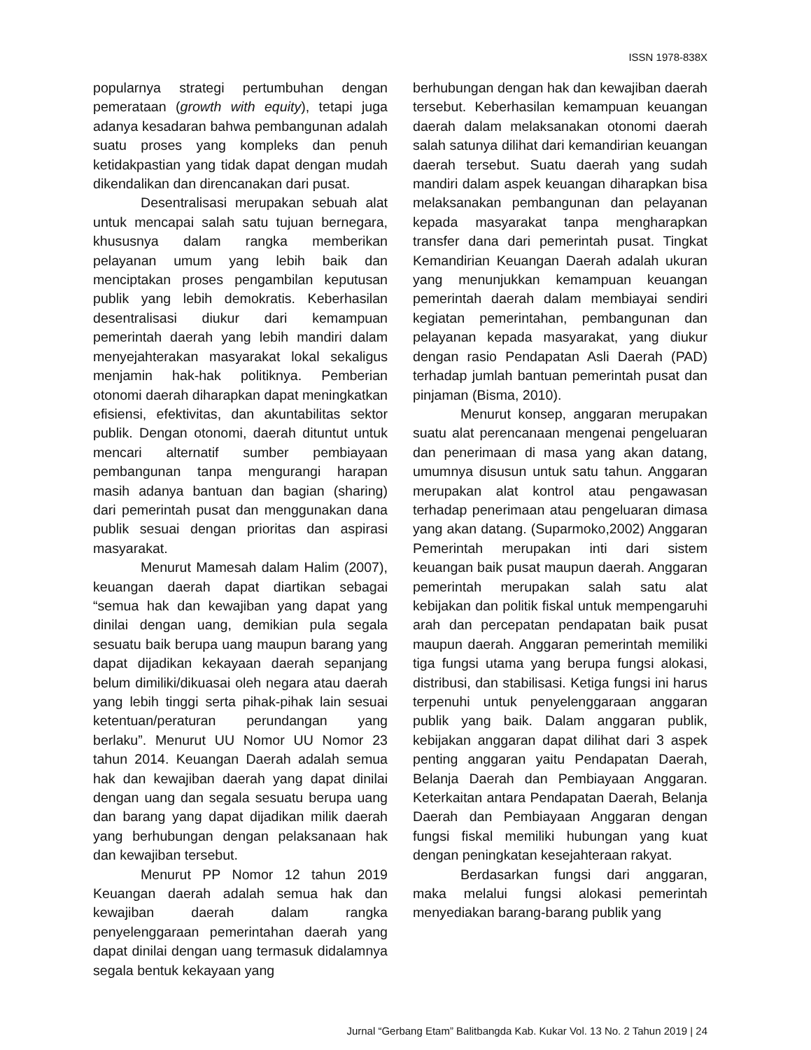ISSN 1978-838X
popularnya strategi pertumbuhan dengan pemerataan (growth with equity), tetapi juga adanya kesadaran bahwa pembangunan adalah suatu proses yang kompleks dan penuh ketidakpastian yang tidak dapat dengan mudah dikendalikan dan direncanakan dari pusat.
Desentralisasi merupakan sebuah alat untuk mencapai salah satu tujuan bernegara, khususnya dalam rangka memberikan pelayanan umum yang lebih baik dan menciptakan proses pengambilan keputusan publik yang lebih demokratis. Keberhasilan desentralisasi diukur dari kemampuan pemerintah daerah yang lebih mandiri dalam menyejahterakan masyarakat lokal sekaligus menjamin hak-hak politiknya. Pemberian otonomi daerah diharapkan dapat meningkatkan efisiensi, efektivitas, dan akuntabilitas sektor publik. Dengan otonomi, daerah dituntut untuk mencari alternatif sumber pembiayaan pembangunan tanpa mengurangi harapan masih adanya bantuan dan bagian (sharing) dari pemerintah pusat dan menggunakan dana publik sesuai dengan prioritas dan aspirasi masyarakat.
Menurut Mamesah dalam Halim (2007), keuangan daerah dapat diartikan sebagai “semua hak dan kewajiban yang dapat yang dinilai dengan uang, demikian pula segala sesuatu baik berupa uang maupun barang yang dapat dijadikan kekayaan daerah sepanjang belum dimiliki/dikuasai oleh negara atau daerah yang lebih tinggi serta pihak-pihak lain sesuai ketentuan/peraturan perundangan yang berlaku”. Menurut UU Nomor UU Nomor 23 tahun 2014. Keuangan Daerah adalah semua hak dan kewajiban daerah yang dapat dinilai dengan uang dan segala sesuatu berupa uang dan barang yang dapat dijadikan milik daerah yang berhubungan dengan pelaksanaan hak dan kewajiban tersebut.
Menurut PP Nomor 12 tahun 2019 Keuangan daerah adalah semua hak dan kewajiban daerah dalam rangka penyelenggaraan pemerintahan daerah yang dapat dinilai dengan uang termasuk didalamnya segala bentuk kekayaan yang
berhubungan dengan hak dan kewajiban daerah tersebut. Keberhasilan kemampuan keuangan daerah dalam melaksanakan otonomi daerah salah satunya dilihat dari kemandirian keuangan daerah tersebut. Suatu daerah yang sudah mandiri dalam aspek keuangan diharapkan bisa melaksanakan pembangunan dan pelayanan kepada masyarakat tanpa mengharapkan transfer dana dari pemerintah pusat. Tingkat Kemandirian Keuangan Daerah adalah ukuran yang menunjukkan kemampuan keuangan pemerintah daerah dalam membiayai sendiri kegiatan pemerintahan, pembangunan dan pelayanan kepada masyarakat, yang diukur dengan rasio Pendapatan Asli Daerah (PAD) terhadap jumlah bantuan pemerintah pusat dan pinjaman (Bisma, 2010).
Menurut konsep, anggaran merupakan suatu alat perencanaan mengenai pengeluaran dan penerimaan di masa yang akan datang, umumnya disusun untuk satu tahun. Anggaran merupakan alat kontrol atau pengawasan terhadap penerimaan atau pengeluaran dimasa yang akan datang. (Suparmoko,2002) Anggaran Pemerintah merupakan inti dari sistem keuangan baik pusat maupun daerah. Anggaran pemerintah merupakan salah satu alat kebijakan dan politik fiskal untuk mempengaruhi arah dan percepatan pendapatan baik pusat maupun daerah. Anggaran pemerintah memiliki tiga fungsi utama yang berupa fungsi alokasi, distribusi, dan stabilisasi. Ketiga fungsi ini harus terpenuhi untuk penyelenggaraan anggaran publik yang baik. Dalam anggaran publik, kebijakan anggaran dapat dilihat dari 3 aspek penting anggaran yaitu Pendapatan Daerah, Belanja Daerah dan Pembiayaan Anggaran. Keterkaitan antara Pendapatan Daerah, Belanja Daerah dan Pembiayaan Anggaran dengan fungsi fiskal memiliki hubungan yang kuat dengan peningkatan kesejahteraan rakyat.
Berdasarkan fungsi dari anggaran, maka melalui fungsi alokasi pemerintah menyediakan barang-barang publik yang
Jurnal “Gerbang Etam” Balitbangda Kab. Kukar Vol. 13 No. 2 Tahun 2019 | 24